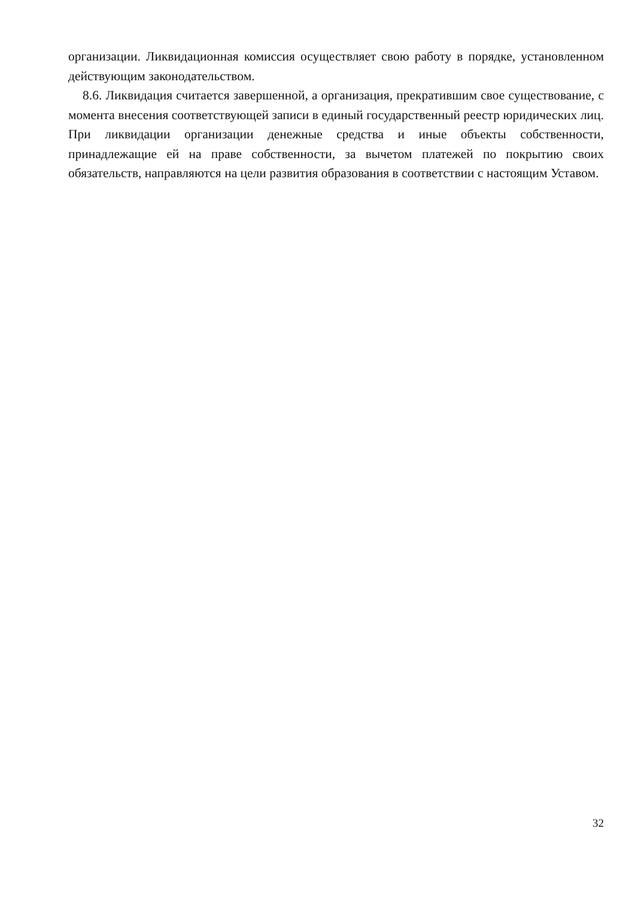организации. Ликвидационная комиссия осуществляет свою работу в порядке, установленном действующим законодательством.
8.6. Ликвидация считается завершенной, а организация, прекратившим свое существование, с момента внесения соответствующей записи в единый государственный реестр юридических лиц. При ликвидации организации денежные средства и иные объекты собственности, принадлежащие ей на праве собственности, за вычетом платежей по покрытию своих обязательств, направляются на цели развития образования в соответствии с настоящим Уставом.
32